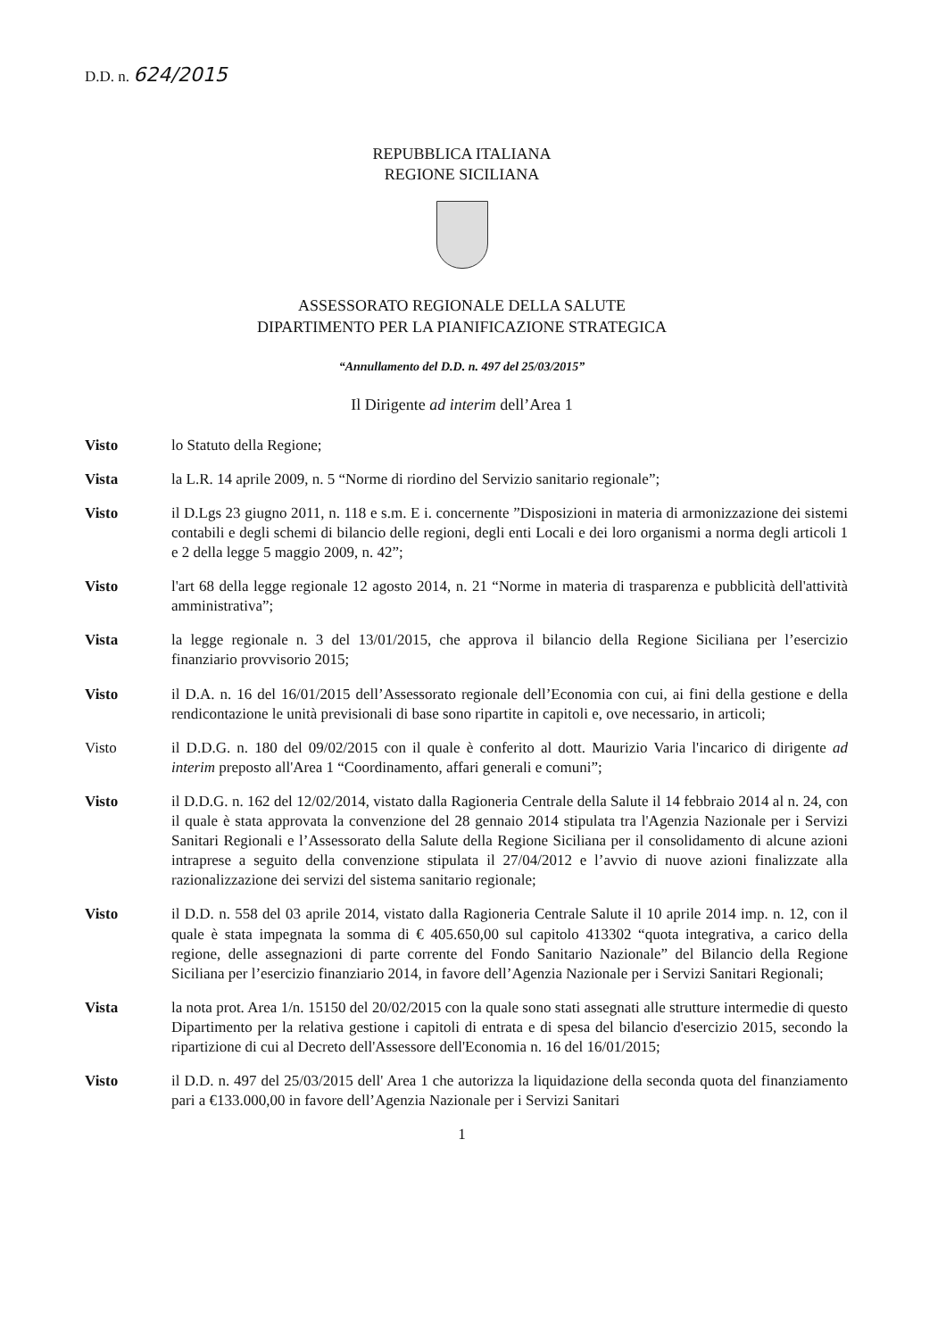D.D. n. 624/2015
REPUBBLICA ITALIANA
REGIONE SICILIANA
ASSESSORATO REGIONALE DELLA SALUTE
DIPARTIMENTO PER LA PIANIFICAZIONE STRATEGICA
“Annullamento del D.D. n. 497 del 25/03/2015”
Il Dirigente ad interim dell’Area 1
Visto lo Statuto della Regione;
Vista la L.R. 14 aprile 2009, n. 5 “Norme di riordino del Servizio sanitario regionale”;
Visto il D.Lgs 23 giugno 2011, n. 118 e s.m. E i. concernente ”Disposizioni in materia di armonizzazione dei sistemi contabili e degli schemi di bilancio delle regioni, degli enti Locali e dei loro organismi a norma degli articoli 1 e 2 della legge 5 maggio 2009, n. 42”;
Visto l'art 68 della legge regionale 12 agosto 2014, n. 21 “Norme in materia di trasparenza e pubblicità dell'attività amministrativa”;
Vista la legge regionale n. 3 del 13/01/2015, che approva il bilancio della Regione Siciliana per l’esercizio finanziario provvisorio 2015;
Visto il D.A. n. 16 del 16/01/2015 dell’Assessorato regionale dell’Economia con cui, ai fini della gestione e della rendicontazione le unità previsionali di base sono ripartite in capitoli e, ove necessario, in articoli;
Visto il D.D.G. n. 180 del 09/02/2015 con il quale è conferito al dott. Maurizio Varia l'incarico di dirigente ad interim preposto all'Area 1 “Coordinamento, affari generali e comuni”;
Visto il D.D.G. n. 162 del 12/02/2014, vistato dalla Ragioneria Centrale della Salute il 14 febbraio 2014 al n. 24, con il quale è stata approvata la convenzione del 28 gennaio 2014 stipulata tra l'Agenzia Nazionale per i Servizi Sanitari Regionali e l’Assessorato della Salute della Regione Siciliana per il consolidamento di alcune azioni intraprese a seguito della convenzione stipulata il 27/04/2012 e l’avvio di nuove azioni finalizzate alla razionalizzazione dei servizi del sistema sanitario regionale;
Visto il D.D. n. 558 del 03 aprile 2014, vistato dalla Ragioneria Centrale Salute il 10 aprile 2014 imp. n. 12, con il quale è stata impegnata la somma di € 405.650,00 sul capitolo 413302 “quota integrativa, a carico della regione, delle assegnazioni di parte corrente del Fondo Sanitario Nazionale” del Bilancio della Regione Siciliana per l’esercizio finanziario 2014, in favore dell’Agenzia Nazionale per i Servizi Sanitari Regionali;
Vista la nota prot. Area 1/n. 15150 del 20/02/2015 con la quale sono stati assegnati alle strutture intermedie di questo Dipartimento per la relativa gestione i capitoli di entrata e di spesa del bilancio d'esercizio 2015, secondo la ripartizione di cui al Decreto dell'Assessore dell'Economia n. 16 del 16/01/2015;
Visto il D.D. n. 497 del 25/03/2015 dell' Area 1 che autorizza la liquidazione della seconda quota del finanziamento pari a €133.000,00 in favore dell’Agenzia Nazionale per i Servizi Sanitari
1